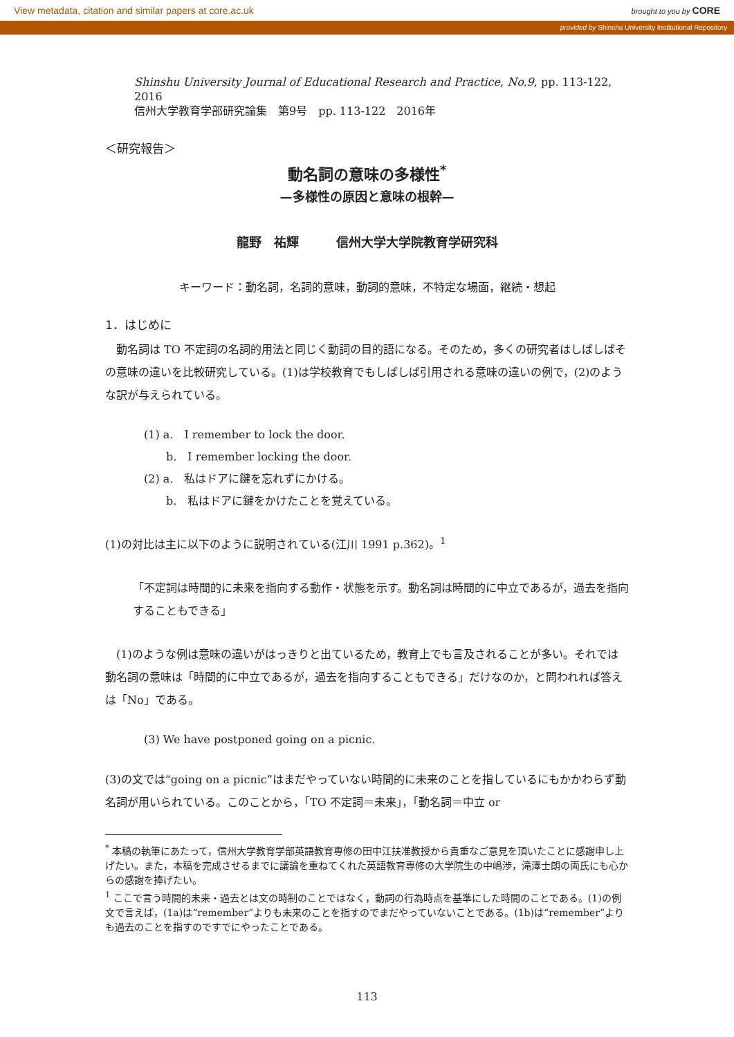View metadata, citation and similar papers at core.ac.uk brought to you by CORE
provided by Shinshu University Institutional Repository
Shinshu University Journal of Educational Research and Practice, No.9, pp. 113-122, 2016
信州大学教育学部研究論集　第9号　pp. 113-122　2016年
＜研究報告＞
動名詞の意味の多様性<sup>*</sup>
—多様性の原因と意味の根幹—
龍野　祐輝　　　信州大学大学院教育学研究科
キーワード：動名詞，名詞的意味，動詞的意味，不特定な場面，継続・想起
1．はじめに
　動名詞は TO 不定詞の名詞的用法と同じく動詞の目的語になる。そのため，多くの研究者はしばしばその意味の違いを比較研究している。(1)は学校教育でもしばしば引用される意味の違いの例で，(2)のような訳が与えられている。
(1) a.　I remember to lock the door.
　　b.　I remember locking the door.
(2) a.　私はドアに鍵を忘れずにかける。
　　b.　私はドアに鍵をかけたことを覚えている。
(1)の対比は主に以下のように説明されている(江川 1991 p.362)。<sup>1</sup>
「不定詞は時間的に未来を指向する動作・状態を示す。動名詞は時間的に中立であるが，過去を指向することもできる」
　(1)のような例は意味の違いがはっきりと出ているため，教育上でも言及されることが多い。それでは動名詞の意味は「時間的に中立であるが，過去を指向することもできる」だけなのか，と問われれば答えは「No」である。
(3) We have postponed going on a picnic.
(3)の文では“going on a picnic”はまだやっていない時間的に未来のことを指しているにもかかわらず動名詞が用いられている。このことから，「TO 不定詞＝未来」，「動名詞＝中立 or
<sup>*</sup> 本稿の執筆にあたって，信州大学教育学部英語教育専修の田中江扶准教授から貴重なご意見を頂いたことに感謝申し上げたい。また，本稿を完成させるまでに議論を重ねてくれた英語教育専修の大学院生の中嶋渉，滝澤士朗の両氏にも心からの感謝を捧げたい。
<sup>1</sup> ここで言う時間的未来・過去とは文の時制のことではなく，動詞の行為時点を基準にした時間のことである。(1)の例文で言えば，(1a)は“remember”よりも未来のことを指すのでまだやっていないことである。(1b)は“remember”よりも過去のことを指すのですでにやったことである。
113